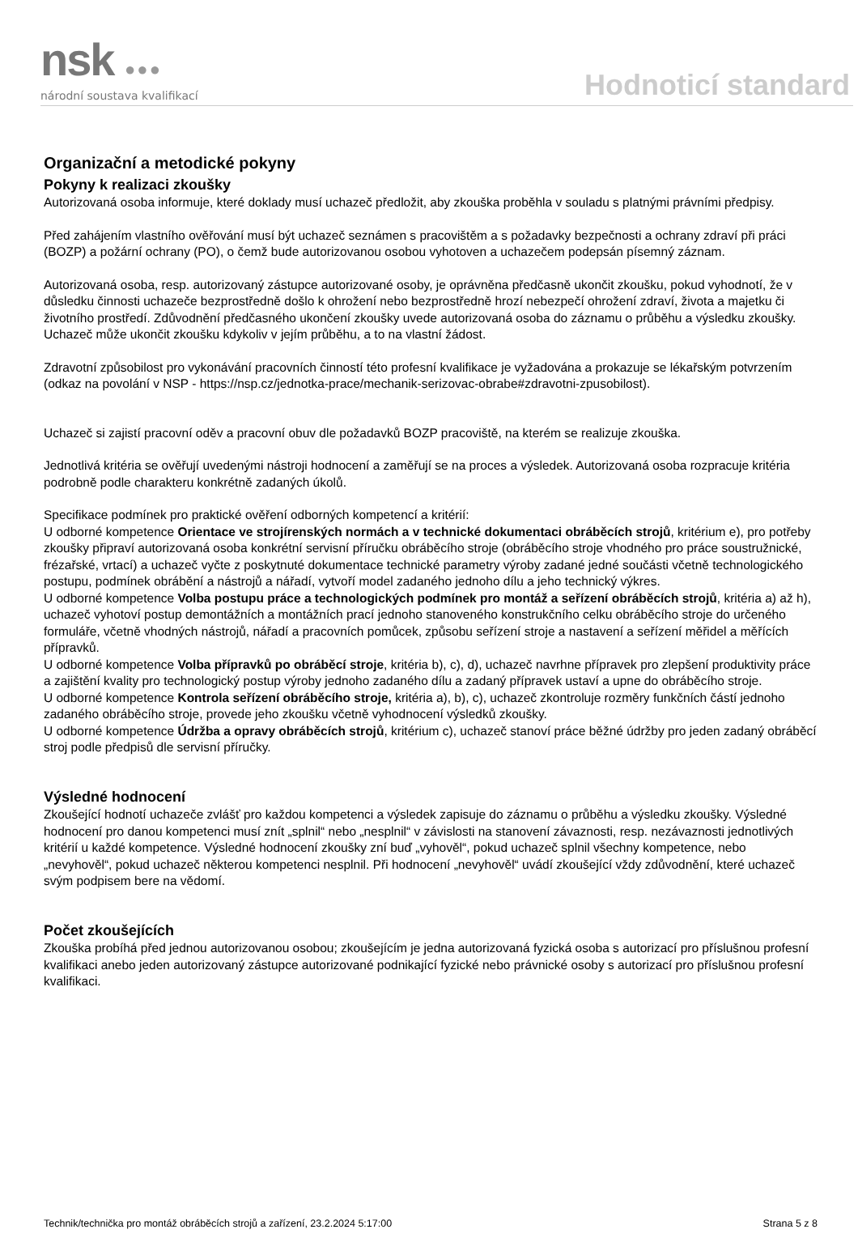nsk ●●●
národní soustava kvalifikací
Hodnoticí standard
Organizační a metodické pokyny
Pokyny k realizaci zkoušky
Autorizovaná osoba informuje, které doklady musí uchazeč předložit, aby zkouška proběhla v souladu s platnými právními předpisy.
Před zahájením vlastního ověřování musí být uchazeč seznámen s pracovištěm a s požadavky bezpečnosti a ochrany zdraví při práci (BOZP) a požární ochrany (PO), o čemž bude autorizovanou osobou vyhotoven a uchazečem podepsán písemný záznam.
Autorizovaná osoba, resp. autorizovaný zástupce autorizované osoby, je oprávněna předčasně ukončit zkoušku, pokud vyhodnotí, že v důsledku činnosti uchazeče bezprostředně došlo k ohrožení nebo bezprostředně hrozí nebezpečí ohrožení zdraví, života a majetku či životního prostředí. Zdůvodnění předčasného ukončení zkoušky uvede autorizovaná osoba do záznamu o průběhu a výsledku zkoušky. Uchazeč může ukončit zkoušku kdykoliv v jejím průběhu, a to na vlastní žádost.
Zdravotní způsobilost pro vykonávání pracovních činností této profesní kvalifikace je vyžadována a prokazuje se lékařským potvrzením (odkaz na povolání v NSP - https://nsp.cz/jednotka-prace/mechanik-serizovac-obrabe#zdravotni-zpusobilost).
Uchazeč si zajistí pracovní oděv a pracovní obuv dle požadavků BOZP pracoviště, na kterém se realizuje zkouška.
Jednotlivá kritéria se ověřují uvedenými nástroji hodnocení a zaměřují se na proces a výsledek. Autorizovaná osoba rozpracuje kritéria podrobně podle charakteru konkrétně zadaných úkolů.
Specifikace podmínek pro praktické ověření odborných kompetencí a kritérií:
U odborné kompetence Orientace ve strojírenských normách a v technické dokumentaci obráběcích strojů, kritérium e), pro potřeby zkoušky připraví autorizovaná osoba konkrétní servisní příručku obráběcího stroje (obráběcího stroje vhodného pro práce soustružnické, frézařské, vrtací) a uchazeč vyčte z poskytnuté dokumentace technické parametry výroby zadané jedné součásti včetně technologického postupu, podmínek obrábění a nástrojů a nářadí, vytvoří model zadaného jednoho dílu a jeho technický výkres.
U odborné kompetence Volba postupu práce a technologických podmínek pro montáž a seřízení obráběcích strojů, kritéria a) až h), uchazeč vyhotoví postup demontážních a montážních prací jednoho stanoveného konstrukčního celku obráběcího stroje do určeného formuláře, včetně vhodných nástrojů, nářadí a pracovních pomůcek, způsobu seřízení stroje a nastavení a seřízení měřidel a měřících přípravků.
U odborné kompetence Volba přípravků po obráběcí stroje, kritéria b), c), d), uchazeč navrhne přípravek pro zlepšení produktivity práce a zajištění kvality pro technologický postup výroby jednoho zadaného dílu a zadaný přípravek ustaví a upne do obráběcího stroje.
U odborné kompetence Kontrola seřízení obráběcího stroje, kritéria a), b), c), uchazeč zkontroluje rozměry funkčních částí jednoho zadaného obráběcího stroje, provede jeho zkoušku včetně vyhodnocení výsledků zkoušky.
U odborné kompetence Údržba a opravy obráběcích strojů, kritérium c), uchazeč stanoví práce běžné údržby pro jeden zadaný obráběcí stroj podle předpisů dle servisní příručky.
Výsledné hodnocení
Zkoušející hodnotí uchazeče zvlášť pro každou kompetenci a výsledek zapisuje do záznamu o průběhu a výsledku zkoušky. Výsledné hodnocení pro danou kompetenci musí znít „splnil“ nebo „nesplnil“ v závislosti na stanovení závaznosti, resp. nezávaznosti jednotlivých kritérií u každé kompetence. Výsledné hodnocení zkoušky zní buď „vyhověl“, pokud uchazeč splnil všechny kompetence, nebo „nevyhověl“, pokud uchazeč některou kompetenci nesplnil. Při hodnocení „nevyhověl“ uvádí zkoušející vždy zdůvodnění, které uchazeč svým podpisem bere na vědomí.
Počet zkoušejících
Zkouška probíhá před jednou autorizovanou osobou; zkoušejícím je jedna autorizovaná fyzická osoba s autorizací pro příslušnou profesní kvalifikaci anebo jeden autorizovaný zástupce autorizované podnikající fyzické nebo právnické osoby s autorizací pro příslušnou profesní kvalifikaci.
Technik/technička pro montáž obráběcích strojů a zařízení, 23.2.2024 5:17:00 Strana 5 z 8